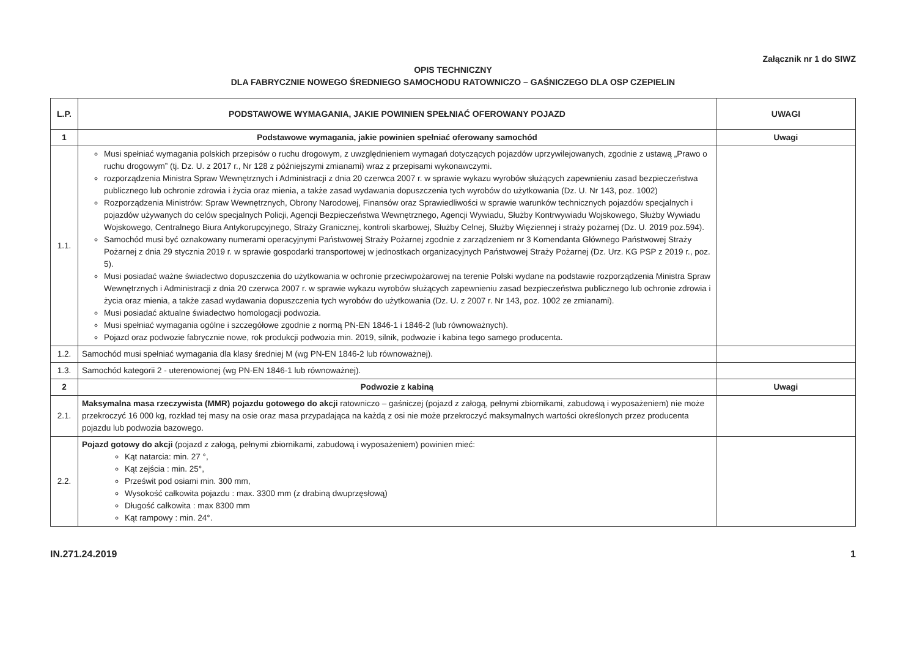Załącznik nr 1 do SIWZ
OPIS TECHNICZNY
DLA FABRYCZNIE NOWEGO ŚREDNIEGO SAMOCHODU RATOWNICZO – GAŚNICZEGO DLA OSP CZEPIELIN
| L.P. | PODSTAWOWE WYMAGANIA, JAKIE POWINIEN SPEŁNIAĆ OFEROWANY POJAZD | UWAGI |
| --- | --- | --- |
| 1 | Podstawowe wymagania, jakie powinien spełniać oferowany samochód | Uwagi |
| 1.1. | Musi spełniać wymagania polskich przepisów o ruchu drogowym, z uwzględnieniem wymagań dotyczących pojazdów uprzywilejowanych, zgodnie z ustawą „Prawo o ruchu drogowym” (tj. Dz. U. z 2017 r., Nr 128 z późniejszymi zmianami) wraz z przepisami wykonawczymi. rozporządzenia Ministra Spraw Wewnętrznych i Administracji z dnia 20 czerwca 2007 r. w sprawie wykazu wyrobów służących zapewnieniu zasad bezpieczeństwa publicznego lub ochronie zdrowia i życia oraz mienia, a także zasad wydawania dopuszczenia tych wyrobów do użytkowania (Dz. U. Nr 143, poz. 1002) Rozporządzenia Ministrów: Spraw Wewnętrznych, Obrony Narodowej, Finansów oraz Sprawiedliwości w sprawie warunków technicznych pojazdów specjalnych i pojazdów używanych do celów specjalnych Policji, Agencji Bezpieczeństwa Wewnętrznego, Agencji Wywiadu, Służby Kontrwywiadu Wojskowego, Służby Wywiadu Wojskowego, Centralnego Biura Antykorupcyjnego, Straży Granicznej, kontroli skarbowej, Służby Celnej, Służby Więziennej i straży pożarnej (Dz. U. 2019 poz.594). Samochód musi być oznakowany numerami operacyjnymi Państwowej Straży Pożarnej zgodnie z zarządzeniem nr 3 Komendanta Głównego Państwowej Straży Pożarnej z dnia 29 stycznia 2019 r. w sprawie gospodarki transportowej w jednostkach organizacyjnych Państwowej Straży Pożarnej (Dz. Urz. KG PSP z 2019 r., poz. 5). Musi posiadać ważne świadectwo dopuszczenia do użytkowania w ochronie przeciwpożarowej na terenie Polski wydane na podstawie rozporządzenia Ministra Spraw Wewnętrznych i Administracji z dnia 20 czerwca 2007 r. w sprawie wykazu wyrobów służących zapewnieniu zasad bezpieczeństwa publicznego lub ochronie zdrowia i życia oraz mienia, a także zasad wydawania dopuszczenia tych wyrobów do użytkowania (Dz. U. z 2007 r. Nr 143, poz. 1002 ze zmianami). Musi posiadać aktualne świadectwo homologacji podwozia. Musi spełniać wymagania ogólne i szczegółowe zgodnie z normą PN-EN 1846-1 i 1846-2 (lub równoważnych). Pojazd oraz podwozie fabrycznie nowe, rok produkcji podwozia min. 2019, silnik, podwozie i kabina tego samego producenta. | |
| 1.2. | Samochód musi spełniać wymagania dla klasy średniej M (wg PN-EN 1846-2 lub równoważnej). | |
| 1.3. | Samochód kategorii 2 - uterenowionej (wg PN-EN 1846-1 lub równoważnej). | |
| 2 | Podwozie z kabiną | Uwagi |
| 2.1. | Maksymalna masa rzeczywista (MMR) pojazdu gotowego do akcji ratowniczo – gaśniczej (pojazd z załogą, pełnymi zbiornikami, zabudową i wyposażeniem) nie może przekroczyć 16 000 kg, rozkład tej masy na osie oraz masa przypadająca na każdą z osi nie może przekroczyć maksymalnych wartości określonych przez producenta pojazdu lub podwozia bazowego. | |
| 2.2. | Pojazd gotowy do akcji (pojazd z załogą, pełnymi zbiornikami, zabudową i wyposażeniem) powinien mieć: Kąt natarcia: min. 27 °, Kąt zejścia : min. 25°, Prześwit pod osiami min. 300 mm, Wysokość całkowita pojazdu : max. 3300 mm (z drabiną dwuprzęsłową) Długość całkowita : max 8300 mm Kąt rampowy : min. 24°. | |
IN.271.24.2019 1